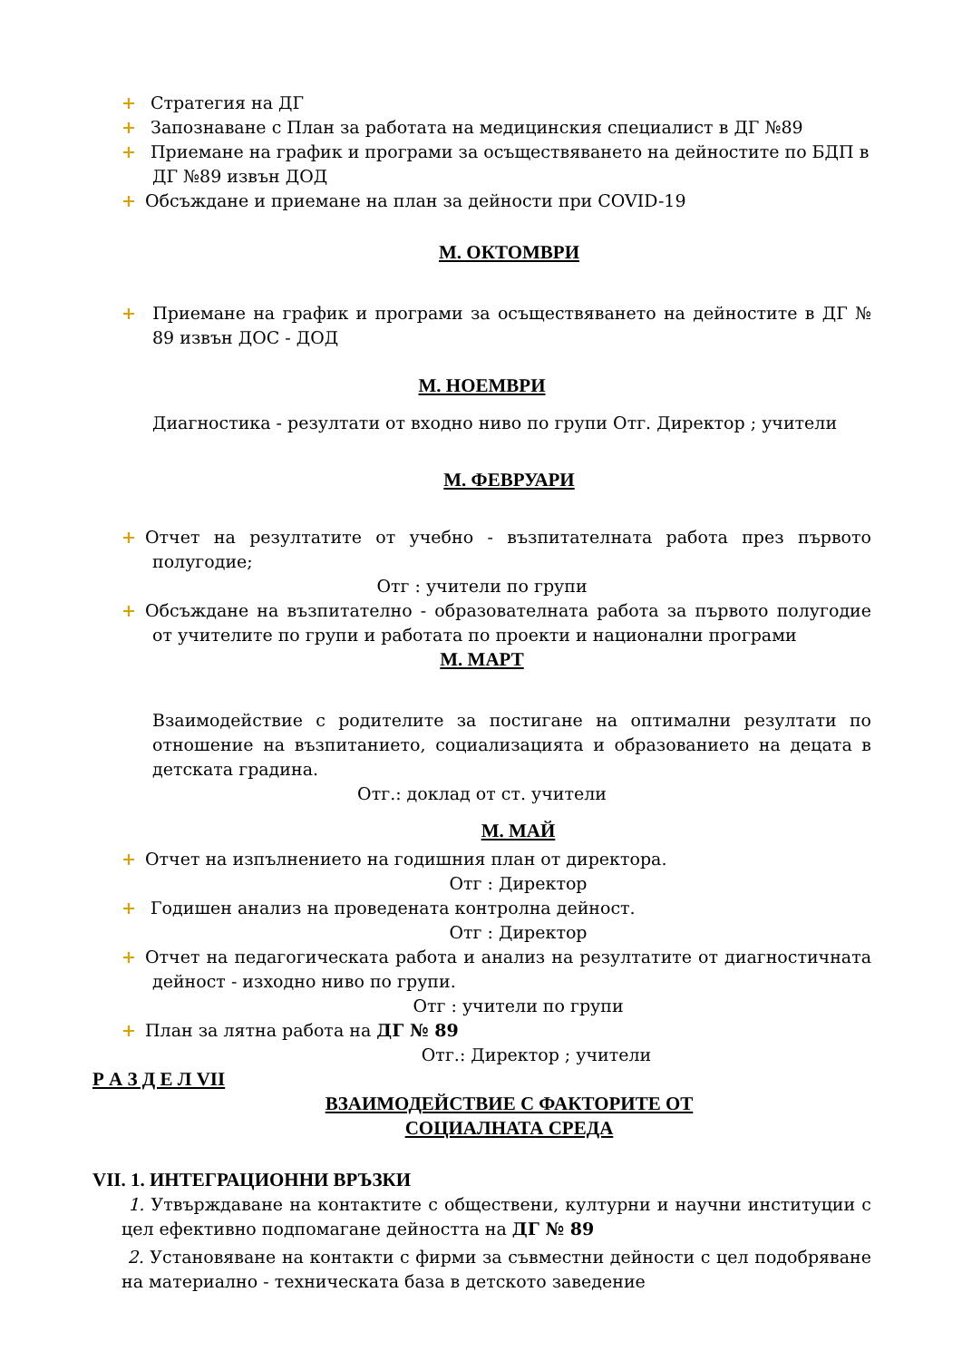+ Стратегия на ДГ
+ Запознаване с План за работата на медицинския специалист в ДГ №89
+ Приемане на график и програми за осъществяването на дейностите по БДП в ДГ №89 извън ДОД
+ Обсъждане и приемане на план за дейности при COVID-19
М. ОКТОМВРИ
+ Приемане на график и програми за осъществяването на дейностите в ДГ № 89 извън ДОС - ДОД
М. НОЕМВРИ
Диагностика - резултати от входно ниво по групи Отг. Директор ; учители
М. ФЕВРУАРИ
+ Отчет на резултатите от учебно - възпитателната работа през първото полугодие;
Отг : учители по групи
+ Обсъждане на възпитателно - образователната работа за първото полугодие от учителите по групи и работата по проекти и национални програми
М. МАРТ
Взаимодействие с родителите за постигане на оптимални резултати по отношение на възпитанието, социализацията и образованието на децата в детската градина.
Отг.: доклад от ст. учители
М. МАЙ
+ Отчет на изпълнението на годишния план от директора.
Отг : Директор
+ Годишен анализ на проведената контролна дейност.
Отг : Директор
+ Отчет на педагогическата работа и анализ на резултатите от диагностичната дейност - изходно ниво по групи.
Отг : учители по групи
+ План за лятна работа на ДГ № 89
Отг.: Директор ; учители
Р А З Д Е Л VII
ВЗАИМОДЕЙСТВИЕ С ФАКТОРИТЕ ОТ
СОЦИАЛНАТА СРЕДА
VII. 1. ИНТЕГРАЦИОННИ ВРЪЗКИ
1. Утвърждаване на контактите с обществени, културни и научни институции с цел ефективно подпомагане дейността на ДГ № 89
2. Установяване на контакти с фирми за съвместни дейности с цел подобряване на материално - техническата база в детското заведение